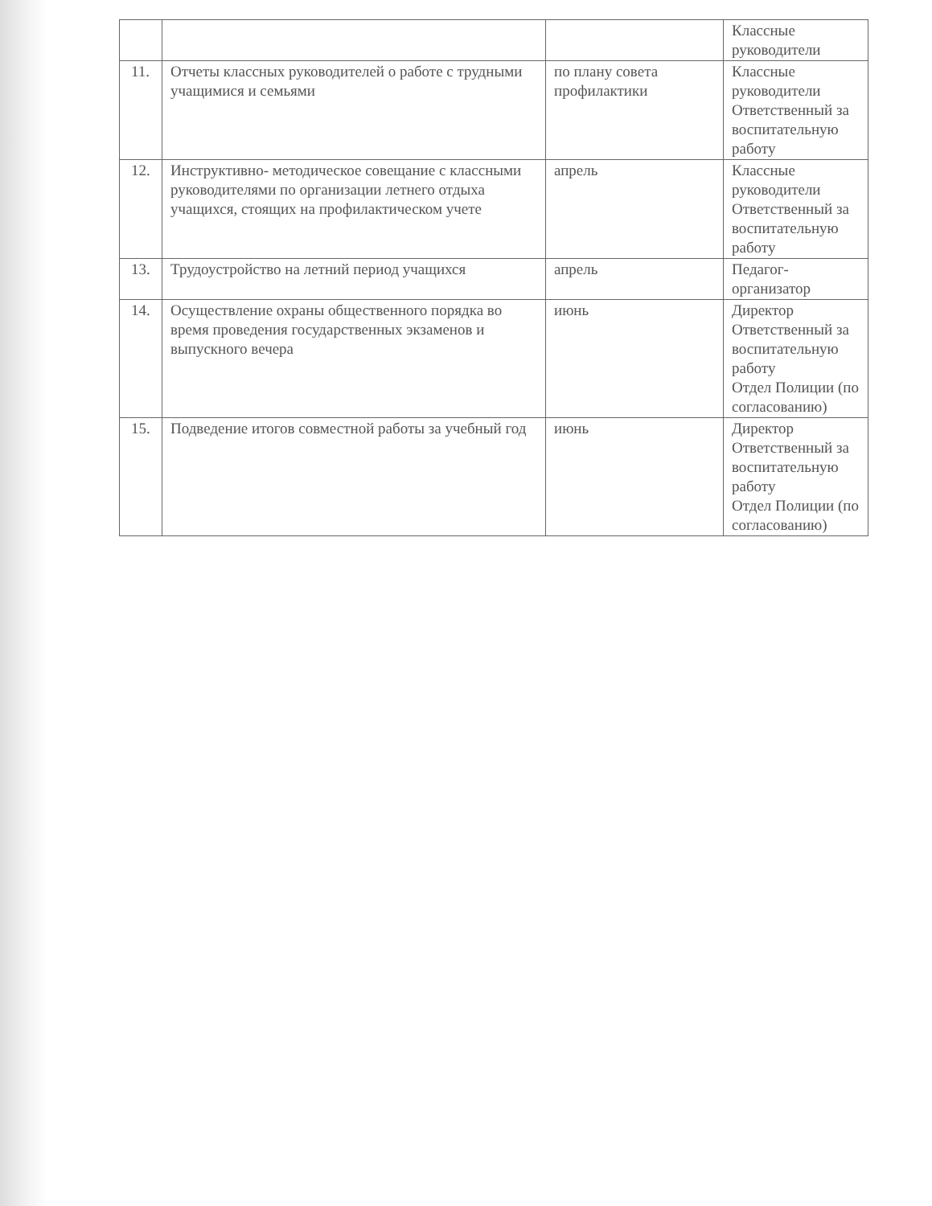| | | | Классные руководители |
| 11. | Отчеты классных руководителей о работе с трудными учащимися и семьями | по плану совета профилактики | Классные руководители Ответственный за воспитательную работу |
| 12. | Инструктивно- методическое совещание с классными руководителями по организации летнего отдыха учащихся, стоящих на профилактическом учете | апрель | Классные руководители Ответственный за воспитательную работу |
| 13. | Трудоустройство на летний период учащихся | апрель | Педагог-организатор |
| 14. | Осуществление охраны общественного порядка во время проведения государственных экзаменов и выпускного вечера | июнь | Директор Ответственный за воспитательную работу Отдел Полиции (по согласованию) |
| 15. | Подведение итогов совместной работы за учебный год | июнь | Директор Ответственный за воспитательную работу Отдел Полиции (по согласованию) |